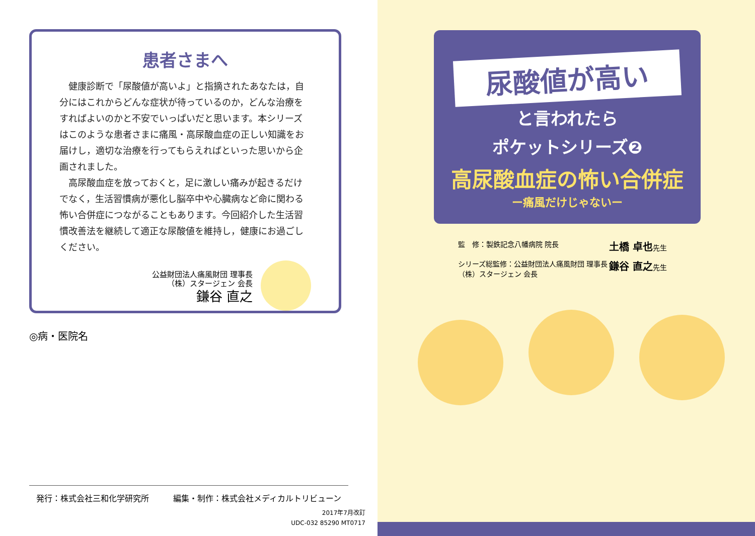患者さまへ
健康診断で「尿酸値が高いよ」と指摘されたあなたは，自分にはこれからどんな症状が待っているのか，どんな治療をすればよいのかと不安でいっぱいだと思います。本シリーズはこのような患者さまに痛風・高尿酸血症の正しい知識をお届けし，適切な治療を行ってもらえればといった思いから企画されました。
高尿酸血症を放っておくと，足に激しい痛みが起きるだけでなく，生活習慣病が悪化し脳卒中や心臓病など命に関わる怖い合併症につながることもあります。今回紹介した生活習慣改善法を継続して適正な尿酸値を維持し，健康にお過ごしください。
公益財団法人痛風財団 理事長
（株）スタージェン 会長
鎌谷 直之
◎病・医院名
発行：株式会社三和化学研究所 編集・制作：株式会社メディカルトリビューン
2017年7月改訂
UDC-032 85290 MT0717
尿酸値が高い
と言われたら
ポケットシリーズ❷
高尿酸血症の怖い合併症
ー痛風だけじゃないー
監　修：製鉄記念八幡病院 院長 土橋 卓也先生 シリーズ総監修：公益財団法人痛風財団 理事長
（株）スタージェン 会長 鎌谷 直之先生